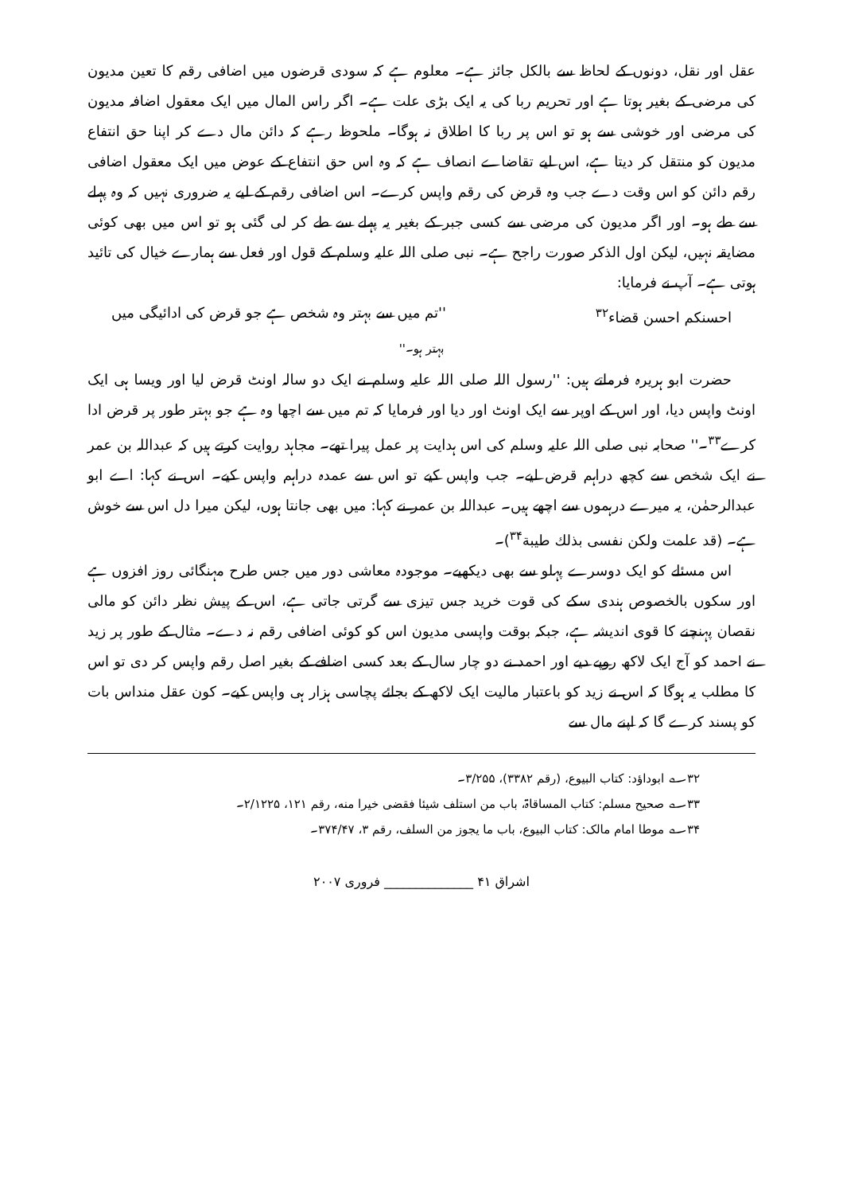عقل اور نقل، دونوں کے لحاظ سے بالکل جائز ہے۔ معلوم ہے کہ سودی قرضوں میں اضافی رقم کا تعین مدیون کی مرضی کے بغیر ہوتا ہے اور تحریم ربا کی یہ ایک بڑی علت ہے۔ اگر راس المال میں ایک معقول اضافہ مدیون کی مرضی اور خوشی سے ہو تو اس پر ربا کا اطلاق نہ ہوگا۔ ملحوظ رہے کہ دائن مال دے کر اپنا حق انتفاع مدیون کو منتقل کر دیتا ہے، اس لیے تقاضاے انصاف ہے کہ وہ اس حق انتفاع کے عوض میں ایک معقول اضافی رقم دائن کو اس وقت دے جب وہ قرض کی رقم واپس کرے۔ اس اضافی رقم کے لیے یہ ضروری نہیں کہ وہ پہلے سے طے ہو۔ اور اگر مدیون کی مرضی سے کسی جبر کے بغیر یہ پہلے سے طے کر لی گئی ہو تو اس میں بھی کوئی مضایقہ نہیں، لیکن اول الذکر صورت راجح ہے۔ نبی صلی اللہ علیہ وسلم کے قول اور فعل سے ہمارے خیال کی تائید ہوتی ہے۔ آپ نے فرمایا:
احسنکم احسن قضاء<sup>۳۲</sup> ''تم میں سے بہتر وہ شخص ہے جو قرض کی ادائیگی میں
بہتر ہو۔''
حضرت ابو ہریرہ فرماتے ہیں: ''رسول اللہ صلی اللہ علیہ وسلم نے ایک دو سالہ اونٹ قرض لیا اور ویسا ہی ایک اونٹ واپس دیا، اور اس کے اوپر سے ایک اونٹ اور دیا اور فرمایا کہ تم میں سے اچھا وہ ہے جو بہتر طور پر قرض ادا کرے<sup>۳۳</sup>۔'' صحابہ نبی صلی اللہ علیہ وسلم کی اس ہدایت پر عمل پیرا تھے۔ مجاہد روایت کرتے ہیں کہ عبداللہ بن عمر نے ایک شخص سے کچھ دراہم قرض لیے۔ جب واپس کیے تو اس سے عمدہ دراہم واپس کیے۔ اس نے کہا: اے ابو عبدالرحمٰن، یہ میرے درہموں سے اچھے ہیں۔ عبداللہ بن عمر نے کہا: میں بھی جانتا ہوں، لیکن میرا دل اس سے خوش ہے۔ (قد علمت ولکن نفسی بذلك طيبة<sup>۳۴</sup>)۔
اس مسئلے کو ایک دوسرے پہلو سے بھی دیکھیے۔ موجودہ معاشی دور میں جس طرح مہنگائی روز افزوں ہے اور سکوں بالخصوص ہندی سکے کی قوت خرید جس تیزی سے گرتی جاتی ہے، اس کے پیش نظر دائن کو مالی نقصان پہنچنے کا قوی اندیشہ ہے، جبکہ بوقت واپسی مدیون اس کو کوئی اضافی رقم نہ دے۔ مثال کے طور پر زید نے احمد کو آج ایک لاکھ روپے دیے اور احمد نے دو چار سال کے بعد کسی اضافے کے بغیر اصل رقم واپس کر دی تو اس کا مطلب یہ ہوگا کہ اس نے زید کو باعتبار مالیت ایک لاکھ کے بجائے پچاسی ہزار ہی واپس کیے۔ کون عقل منداس بات کو پسند کرے گا کہ اپنے مال سے
۳۲؎ ابوداؤد: کتاب البیوع، (رقم ۳۳۸۲)، ۳/۲۵۵۔
۳۳؎ صحیح مسلم: کتاب المساقاۃ، باب من استلف شيئا فقضى خيرا منه، رقم ۱۲۱، ۲/۱۲۲۵۔
۳۴؎ موطا امام مالک: کتاب البیوع، باب ما يجوز من السلف، رقم ۳، ۳۷۴/۴۷۔
اشراق ۴۱ ______________ فروری ۲۰۰۷